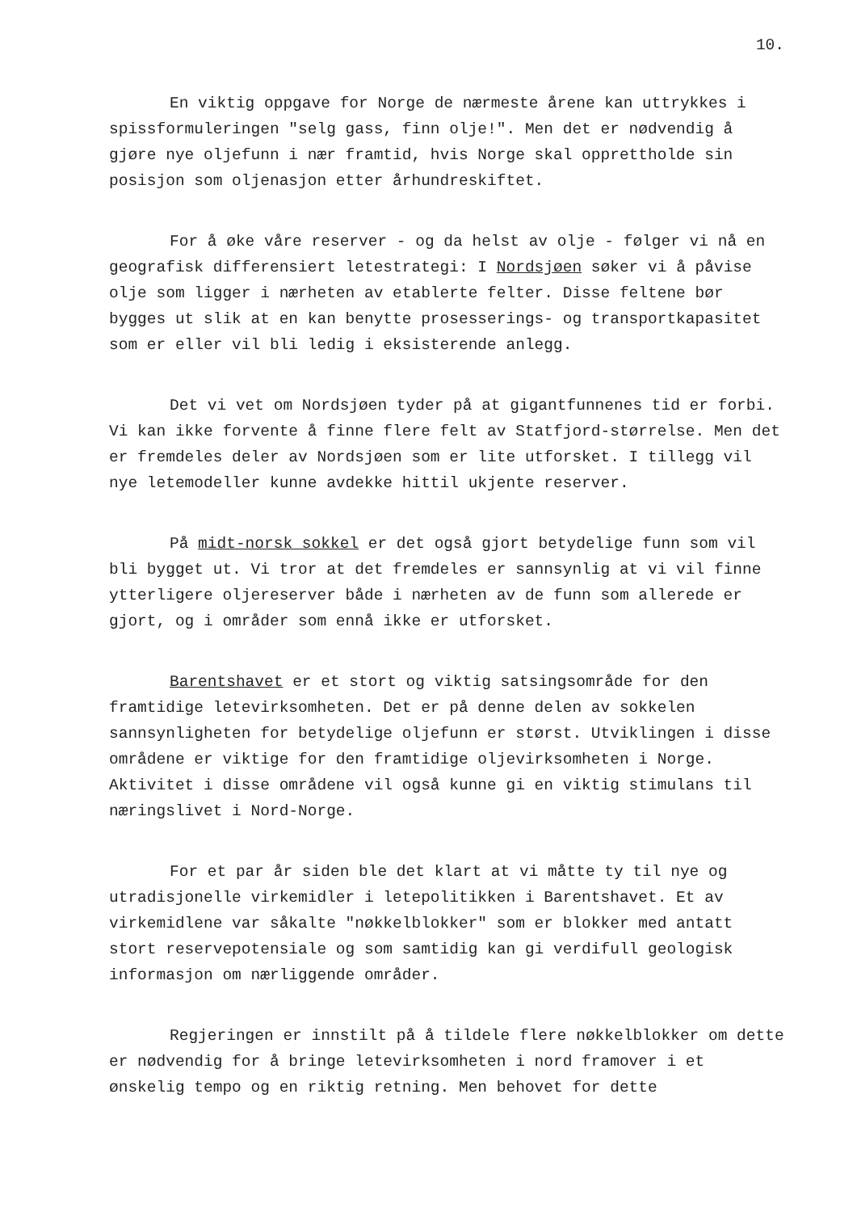10.
En viktig oppgave for Norge de nærmeste årene kan uttrykkes i spissformuleringen "selg gass, finn olje!". Men det er nødvendig å gjøre nye oljefunn i nær framtid, hvis Norge skal opprettholde sin posisjon som oljenasjon etter århundreskiftet.
For å øke våre reserver - og da helst av olje - følger vi nå en geografisk differensiert letestrategi: I Nordsjøen søker vi å påvise olje som ligger i nærheten av etablerte felter. Disse feltene bør bygges ut slik at en kan benytte prosesserings- og transportkapasitet som er eller vil bli ledig i eksisterende anlegg.
Det vi vet om Nordsjøen tyder på at gigantfunnenes tid er forbi. Vi kan ikke forvente å finne flere felt av Statfjord-størrelse. Men det er fremdeles deler av Nordsjøen som er lite utforsket. I tillegg vil nye letemodeller kunne avdekke hittil ukjente reserver.
På midt-norsk sokkel er det også gjort betydelige funn som vil bli bygget ut. Vi tror at det fremdeles er sannsynlig at vi vil finne ytterligere oljereserver både i nærheten av de funn som allerede er gjort, og i områder som ennå ikke er utforsket.
Barentshavet er et stort og viktig satsingsområde for den framtidige letevirksomheten. Det er på denne delen av sokkelen sannsynligheten for betydelige oljefunn er størst. Utviklingen i disse områdene er viktige for den framtidige oljevirksomheten i Norge. Aktivitet i disse områdene vil også kunne gi en viktig stimulans til næringslivet i Nord-Norge.
For et par år siden ble det klart at vi måtte ty til nye og utradisjonelle virkemidler i letepolitikken i Barentshavet. Et av virkemidlene var såkalte "nøkkelblokker" som er blokker med antatt stort reservepotensiale og som samtidig kan gi verdifull geologisk informasjon om nærliggende områder.
Regjeringen er innstilt på å tildele flere nøkkelblokker om dette er nødvendig for å bringe letevirksomheten i nord framover i et ønskelig tempo og en riktig retning. Men behovet for dette